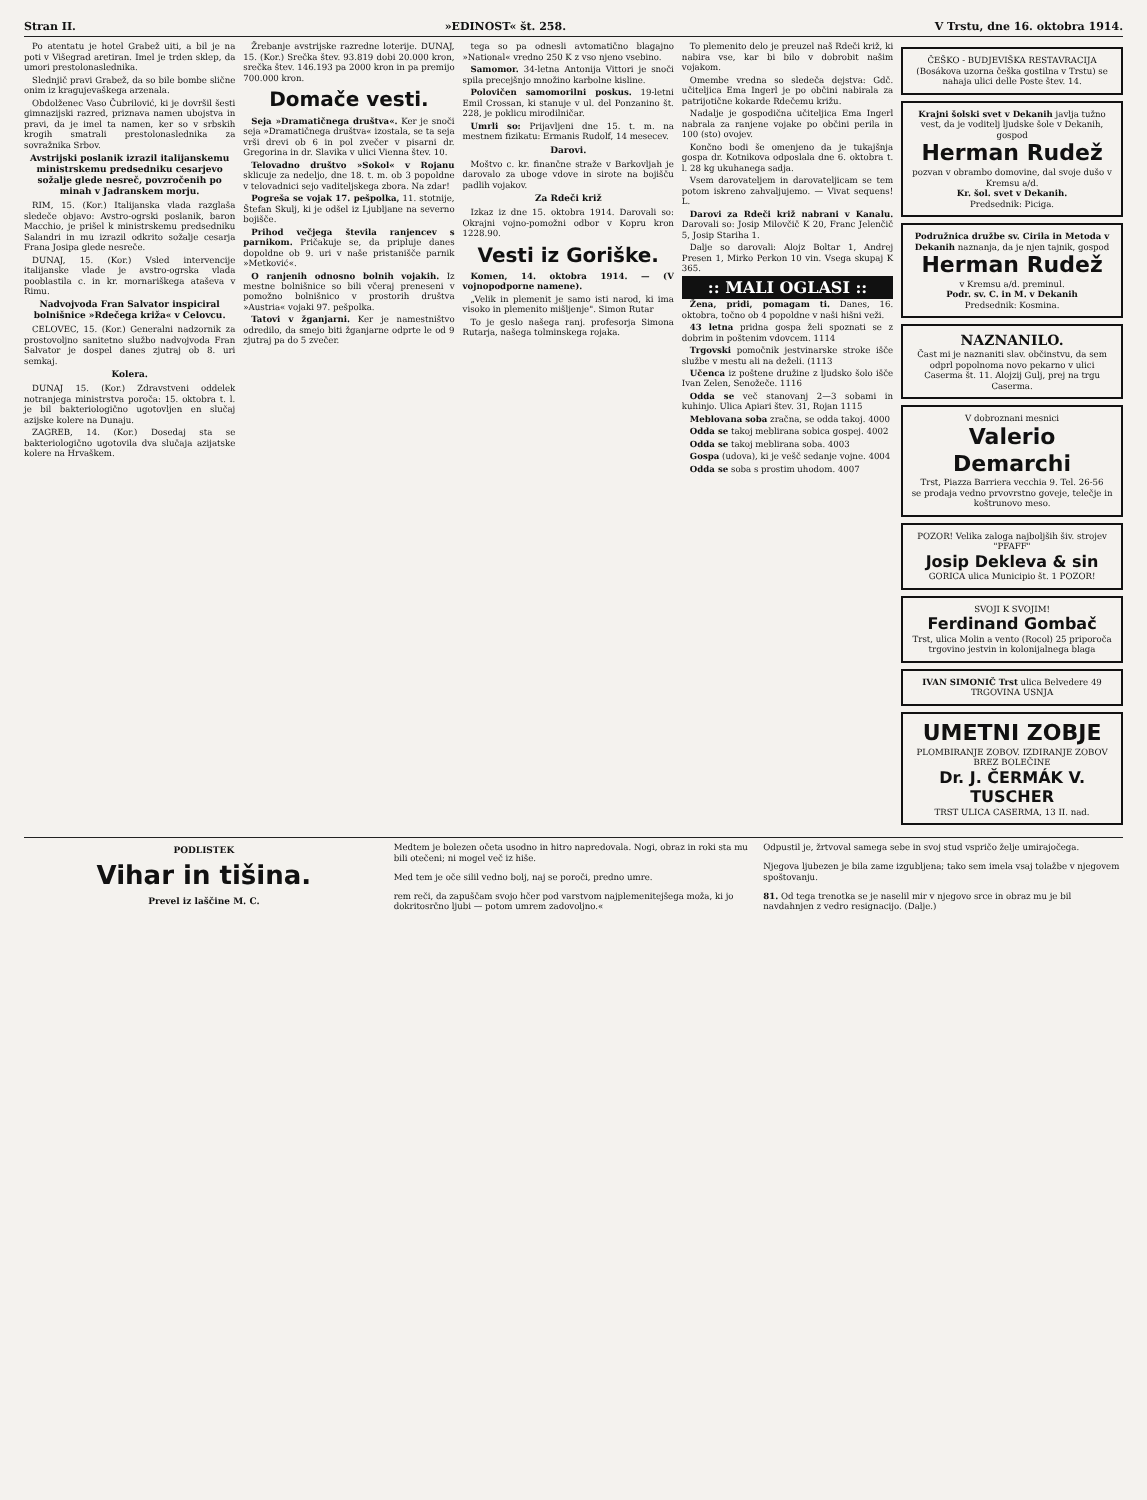Stran II. »EDINOST« št. 258. V Trstu, dne 16. oktobra 1914.
Po atentatu je hotel Grabež uiti, a bil je na poti v Višegrad aretiran. Imel je trden sklep, da umori prestolonaslednika.
Slednjič pravi Grabež, da so bile bombe slične onim iz kragujevaškega arzenala.
Obdolženec Vaso Čubrilović, ki je dovršil šesti gimnazijski razred, priznava namen ubojstva in pravi, da je imel ta namen, ker so v srbskih krogih smatrali prestolonaslednika za sovražnika Srbov.
Avstrijski poslanik izrazil italijanskemu ministrskemu predsedniku cesarjevo sožalje glede nesreč, povzročenih po minah v Jadranskem morju.
RIM, 15. (Kor.) Italijanska vlada razglaša sledeče objavo: Avstro-ogrski poslanik, baron Macchio, je prišel k ministrskemu predsedniku Salandri in mu izrazil odkrito sožalje cesarja Frana Josipa glede nesreče.
DUNAJ, 15. (Kor.) Vsled intervencije italijanske vlade je avstro-ogrska vlada pooblastila c. in kr. mornariškega ataševa v Rimu.
Nadvojvoda Fran Salvator inspiciral bolnišnice »Rdečega križa« v Celovcu.
CELOVEC, 15. (Kor.) Generalni nadzornik za prostovoljno sanitetno službo nadvojvoda Fran Salvator je dospel danes zjutraj ob 8. uri semkaj.
Kolera.
DUNAJ 15. (Kor.) Zdravstveni oddelek notranjega ministrstva poroča: 15. oktobra t. l. je bil bakteriologično ugotovljen en slučaj azijske kolere na Dunaju.
ZAGREB, 14. (Kor.) Dosedaj sta se bakteriologično ugotovila dva slučaja azijatske kolere na Hrvaškem.
Žrebanje avstrijske razredne loterije. DUNAJ, 15. (Kor.) Srečka štev. 93.819 dobi 20.000 kron, srečka štev. 146.193 pa 2000 kron in pa premijo 700.000 kron.
Domače vesti.
Seja »Dramatičnega društva«. Ker je snoči seja »Dramatičnega društva« izostala, se ta seja vrši drevi ob 6 in pol zvečer v pisarni dr. Gregorina in dr. Slavika v ulici Vienna štev. 10.
Telovadno društvo »Sokol« v Rojanu sklicuje za nedeljo, dne 18. t. m. ob 3 popoldne v telovadnici sejo vaditeljskega zbora. Na zdar!
Pogreša se vojak 17. pešpolka, 11. stotnije, Štefan Skulj, ki je odšel iz Ljubljane na severno bojišče.
Prihod večjega števila ranjencev s parnikom. Pričakuje se, da pripluje danes dopoldne ob 9. uri v naše pristanišče parnik »Metković«.
O ranjenih odnosno bolnih vojakih. Iz mestne bolnišnice so bili včeraj preneseni v pomožno bolnišnico v prostorih društva »Austria« vojaki 97. pešpolka.
Tatovi v žganjarni. Ker je namestništvo odredilo, da smejo biti žganjarne odprte le od 9 zjutraj pa do 5 zvečer.
tega so pa odnesli avtomatično blagajno »National« vredno 250 K z vso njeno vsebino.
Samomor. 34-letna Antonija Vittori je snoči spila precejšnjo množino karbolne kisline.
Polovičen samomorilni poskus. 19-letni Emil Crossan, ki stanuje v ul. del Ponzanino št. 228, je poklicu mirodilničar.
Umrli so: Prijavljeni dne 15. t. m. na mestnem fizikatu: Ermanis Rudolf, 14 mesecev.
Darovi.
Moštvo c. kr. finančne straže v Barkovljah je darovalo za uboge vdove in sirote na bojišču padlih vojakov.
Za Rdeči križ
Izkaz iz dne 15. oktobra 1914. Darovali so: Okrajni vojno-pomožni odbor v Kopru kron 1228.90.
Vesti iz Goriške.
Komen, 14. oktobra 1914. — (V vojnopodporne namene).
„Velik in plemenit je samo isti narod, ki ima visoko in plemenito mišljenje". Simon Rutar
To je geslo našega ranj. profesorja Simona Rutarja, našega tolminskega rojaka.
To plemenito delo je preuzel naš Rdeči križ, ki nabira vse, kar bi bilo v dobrobit našim vojakom.
Omembe vredna so sledeča dejstva: Gdč. učiteljica Ema Ingerl je po občini nabirala za patrijotične kokarde Rdečemu križu.
Nadalje je gospodična učiteljica Ema Ingerl nabrala za ranjene vojake po občini perila in 100 (sto) ovojev.
Končno bodi še omenjeno da je tukajšnja gospa dr. Kotnikova odposlala dne 6. oktobra t. l. 28 kg ukuhanega sadja.
Vsem darovateljem in darovateljicam se tem potom iskreno zahvaljujemo. — Vivat sequens! L.
Darovi za Rdeči križ nabrani v Kanalu. Darovali so: Josip Milovčič K 20, Franc Jelenčič 5, Josip Stariha 1.
Dalje so darovali: Alojz Boltar 1, Andrej Presen 1, Mirko Perkon 10 vin. Vsega skupaj K 365.
:: MALI OGLASI ::
Žena, pridi, pomagam ti. Danes, 16. oktobra, točno ob 4 popoldne v naši hišni veži.
43 letna pridna gospa želi spoznati se z dobrim in poštenim vdovcem. 1114
Trgovski pomočnik jestvinarske stroke išče službe v mestu ali na deželi. (1113
Učenca iz poštene družine z ljudsko šolo išče Ivan Zelen, Senožeče. 1116
Odda se več stanovanj 2—3 sobami in kuhinjo. Ulica Apiari štev. 31, Rojan 1115
Meblovana soba zračna, se odda takoj. 4000
Odda se takoj meblirana sobica gospej. 4002
Odda se takoj meblirana soba. 4003
Gospa (udova), ki je vešč sedanje vojne. 4004
Odda se soba s prostim uhodom. 4007
ČEŠKO - BUDJEVIŠKA RESTAVRACIJA (Bosákova uzorna češka gostilna v Trstu) se nahaja ulici delle Poste štev. 14.
Krajni šolski svet v Dekanih javlja tužno vest, da je voditelj ljudske šole v Dekanih, gospod
Herman Rudež
pozvan v obrambo domovine, dal svoje dušo v Kremsu a/d.
Kr. šol. svet v Dekanih.
Predsednik: Piciga.
Podružnica družbe sv. Cirila in Metoda v Dekanih naznanja, da je njen tajnik, gospod
Herman Rudež
v Kremsu a/d. preminul.
Podr. sv. C. in M. v Dekanih
Predsednik: Kosmina.
NAZNANILO.
Čast mi je naznaniti slav. občinstvu, da sem odprl popolnoma novo pekarno v ulici Caserma št. 11. Alojzij Gulj, prej na trgu Caserma.
V dobroznani mesnici
Valerio Demarchi
Trst, Piazza Barriera vecchia 9. Tel. 26-56
se prodaja vedno prvovrstno goveje, telečje in koštrunovo meso.
POZOR! Velika zaloga najboljših šiv. strojev "PFAFF"
Josip Dekleva & sin
GORICA ulica Municipio št. 1 POZOR!
SVOJI K SVOJIM!
Ferdinand Gombač
Trst, ulica Molin a vento (Rocol) 25 priporoča trgovino jestvin in kolonijalnega blaga
IVAN SIMONIČ Trst ulica Belvedere 49 TRGOVINA USNJA
UMETNI ZOBJE
PLOMBIRANJE ZOBOV. IZDIRANJE ZOBOV BREZ BOLEČINE
Dr. J. ČERMÁK V. TUSCHER
TRST ULICA CASERMA, 13 II. nad.
PODLISTEK
Vihar in tišina.
Prevel iz laščine M. C.
Medtem je bolezen očeta usodno in hitro napredovala. Nogi, obraz in roki sta mu bili otečeni; ni mogel več iz hiše.
Med tem je oče silil vedno bolj, naj se poroči, predno umre.
rem reči, da zapuščam svojo hčer pod varstvom najplemenitejšega moža, ki jo dokritosrčno ljubi — potom umrem zadovoljno.«
Odpustil je, žrtvoval samega sebe in svoj stud vspričo želje umirajočega.
Njegova ljubezen je bila zame izgubljena; tako sem imela vsaj tolažbe v njegovem spoštovanju.
81. Od tega trenotka se je naselil mir v njegovo srce in obraz mu je bil navdahnjen z vedro resignacijo. (Dalje.)